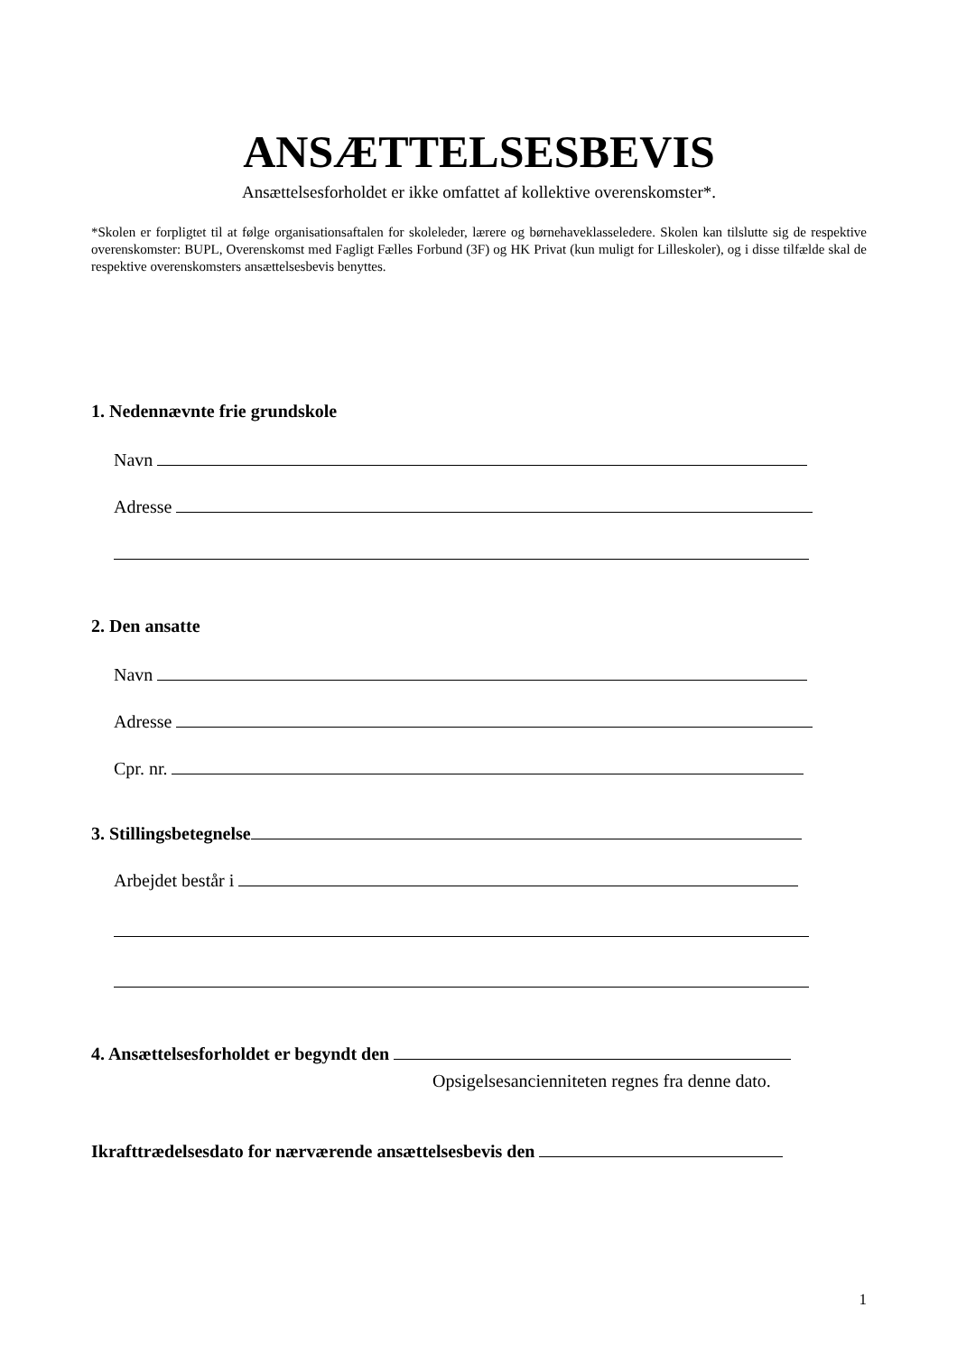ANSÆTTELSESBEVIS
Ansættelsesforholdet er ikke omfattet af kollektive overenskomster*.
*Skolen er forpligtet til at følge organisationsaftalen for skoleleder, lærere og børnehaveklasseledere. Skolen kan tilslutte sig de respektive overenskomster: BUPL, Overenskomst med Fagligt Fælles Forbund (3F) og HK Privat (kun muligt for Lilleskoler), og i disse tilfælde skal de respektive overenskomsters ansættelsesbevis benyttes.
1. Nedennævnte frie grundskole
Navn
Adresse
2. Den ansatte
Navn
Adresse
Cpr. nr.
3. Stillingsbetegnelse
Arbejdet består i
4. Ansættelsesforholdet er begyndt den
Opsigelsesancienniteten regnes fra denne dato.
Ikrafttrædelsesdato for nærværende ansættelsesbevis den
1